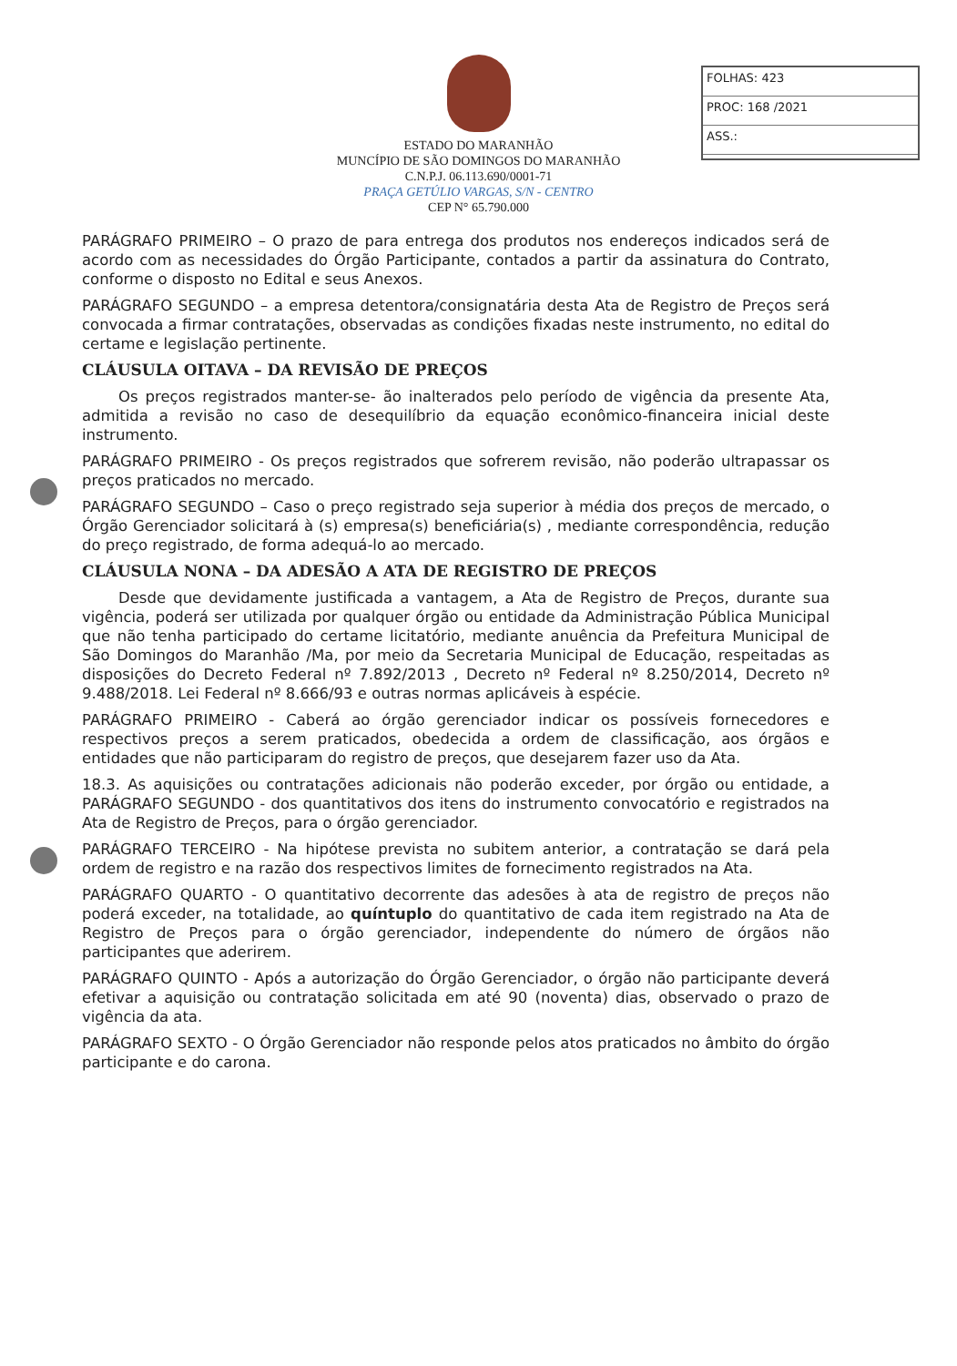FOLHAS: 423
PROC: 168 /2021
ASS.:
ESTADO DO MARANHÃO
MUNCÍPIO DE SÃO DOMINGOS DO MARANHÃO
C.N.P.J. 06.113.690/0001-71
PRAÇA GETÚLIO VARGAS, S/N - CENTRO
CEP N° 65.790.000
PARÁGRAFO PRIMEIRO – O prazo de para entrega dos produtos nos endereços indicados será de acordo com as necessidades do Órgão Participante, contados a partir da assinatura do Contrato, conforme o disposto no Edital e seus Anexos.
PARÁGRAFO SEGUNDO – a empresa detentora/consignatária desta Ata de Registro de Preços será convocada a firmar contratações, observadas as condições fixadas neste instrumento, no edital do certame e legislação pertinente.
CLÁUSULA OITAVA – DA REVISÃO DE PREÇOS
Os preços registrados manter-se- ão inalterados pelo período de vigência da presente Ata, admitida a revisão no caso de desequilíbrio da equação econômico-financeira inicial deste instrumento.
PARÁGRAFO PRIMEIRO - Os preços registrados que sofrerem revisão, não poderão ultrapassar os preços praticados no mercado.
PARÁGRAFO SEGUNDO – Caso o preço registrado seja superior à média dos preços de mercado, o Órgão Gerenciador solicitará à (s) empresa(s) beneficiária(s) , mediante correspondência, redução do preço registrado, de forma adequá-lo ao mercado.
CLÁUSULA NONA – DA ADESÃO A ATA DE REGISTRO DE PREÇOS
Desde que devidamente justificada a vantagem, a Ata de Registro de Preços, durante sua vigência, poderá ser utilizada por qualquer órgão ou entidade da Administração Pública Municipal que não tenha participado do certame licitatório, mediante anuência da Prefeitura Municipal de São Domingos do Maranhão /Ma, por meio da Secretaria Municipal de Educação, respeitadas as disposições do Decreto Federal nº 7.892/2013 , Decreto nº Federal nº 8.250/2014, Decreto nº 9.488/2018. Lei Federal nº 8.666/93 e outras normas aplicáveis à espécie.
PARÁGRAFO PRIMEIRO - Caberá ao órgão gerenciador indicar os possíveis fornecedores e respectivos preços a serem praticados, obedecida a ordem de classificação, aos órgãos e entidades que não participaram do registro de preços, que desejarem fazer uso da Ata.
18.3. As aquisições ou contratações adicionais não poderão exceder, por órgão ou entidade, a PARÁGRAFO SEGUNDO - dos quantitativos dos itens do instrumento convocatório e registrados na Ata de Registro de Preços, para o órgão gerenciador.
PARÁGRAFO TERCEIRO - Na hipótese prevista no subitem anterior, a contratação se dará pela ordem de registro e na razão dos respectivos limites de fornecimento registrados na Ata.
PARÁGRAFO QUARTO - O quantitativo decorrente das adesões à ata de registro de preços não poderá exceder, na totalidade, ao quíntuplo do quantitativo de cada item registrado na Ata de Registro de Preços para o órgão gerenciador, independente do número de órgãos não participantes que aderirem.
PARÁGRAFO QUINTO - Após a autorização do Órgão Gerenciador, o órgão não participante deverá efetivar a aquisição ou contratação solicitada em até 90 (noventa) dias, observado o prazo de vigência da ata.
PARÁGRAFO SEXTO - O Órgão Gerenciador não responde pelos atos praticados no âmbito do órgão participante e do carona.